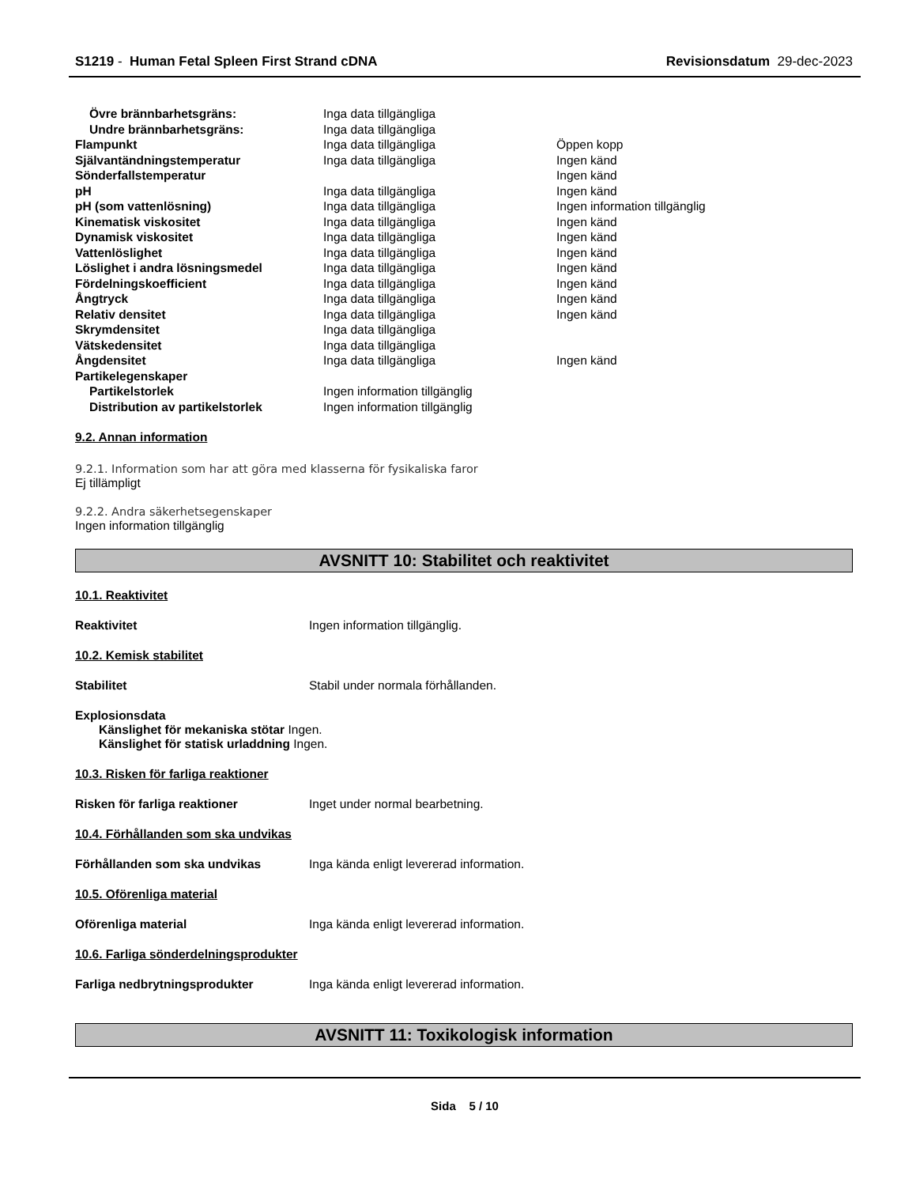S1219 - Human Fetal Spleen First Strand cDNA Revisionsdatum 29-dec-2023
| Övre brännbarhetsgräns: | Inga data tillgängliga | |
| Undre brännbarhetsgräns: | Inga data tillgängliga | |
| Flampunkt | Inga data tillgängliga | Öppen kopp |
| Självantändningstemperatur | Inga data tillgängliga | Ingen känd |
| Sönderfallstemperatur | | Ingen känd |
| pH | Inga data tillgängliga | Ingen känd |
| pH (som vattenlösning) | Inga data tillgängliga | Ingen information tillgänglig |
| Kinematisk viskositet | Inga data tillgängliga | Ingen känd |
| Dynamisk viskositet | Inga data tillgängliga | Ingen känd |
| Vattenlöslighet | Inga data tillgängliga | Ingen känd |
| Löslighet i andra lösningsmedel | Inga data tillgängliga | Ingen känd |
| Fördelningskoefficient | Inga data tillgängliga | Ingen känd |
| Ångtryck | Inga data tillgängliga | Ingen känd |
| Relativ densitet | Inga data tillgängliga | Ingen känd |
| Skrymdensitet | Inga data tillgängliga | |
| Vätskedensitet | Inga data tillgängliga | |
| Ångdensitet | Inga data tillgängliga | Ingen känd |
| Partikelegenskaper | | |
| Partikelstorlek | Ingen information tillgänglig | |
| Distribution av partikelstorlek | Ingen information tillgänglig | |
9.2. Annan information
9.2.1. Information som har att göra med klasserna för fysikaliska faror
Ej tillämpligt
9.2.2. Andra säkerhetsegenskaper
Ingen information tillgänglig
AVSNITT 10: Stabilitet och reaktivitet
10.1. Reaktivitet
Reaktivitet Ingen information tillgänglig.
10.2. Kemisk stabilitet
Stabilitet Stabil under normala förhållanden.
Explosionsdata
Känslighet för mekaniska stötar Ingen.
Känslighet för statisk urladdning Ingen.
10.3. Risken för farliga reaktioner
Risken för farliga reaktioner Inget under normal bearbetning.
10.4. Förhållanden som ska undvikas
Förhållanden som ska undvikas Inga kända enligt levererad information.
10.5. Oförenliga material
Oförenliga material Inga kända enligt levererad information.
10.6. Farliga sönderdelningsprodukter
Farliga nedbrytningsprodukter Inga kända enligt levererad information.
AVSNITT 11: Toxikologisk information
Sida 5 / 10